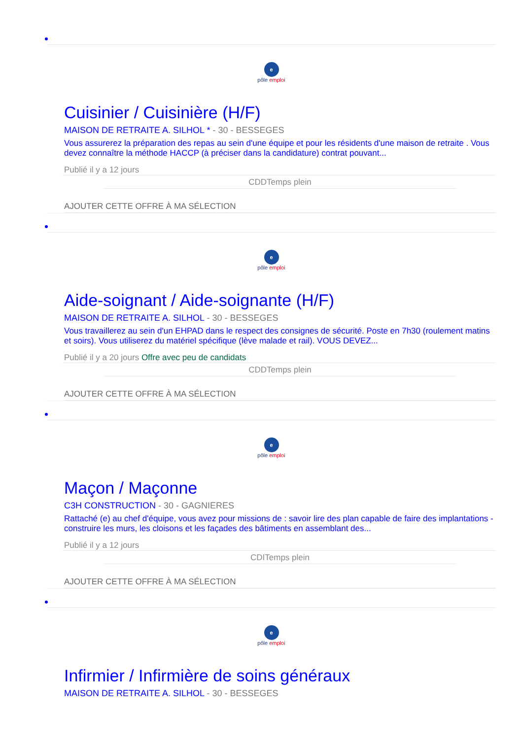e
pôle emploi
Cuisinier / Cuisinière (H/F)
MAISON DE RETRAITE A. SILHOL * - 30 - BESSEGES
Vous assurerez la préparation des repas au sein d'une équipe et pour les résidents d'une maison de retraite . Vous devez connaître la méthode HACCP (à préciser dans la candidature) contrat pouvant...
Publié il y a 12 jours
CDDTemps plein
AJOUTER CETTE OFFRE À MA SÉLECTION
e
pôle emploi
Aide-soignant / Aide-soignante (H/F)
MAISON DE RETRAITE A. SILHOL - 30 - BESSEGES
Vous travaillerez au sein d'un EHPAD dans le respect des consignes de sécurité. Poste en 7h30 (roulement matins et soirs). Vous utiliserez du matériel spécifique (lève malade et rail). VOUS DEVEZ...
Publié il y a 20 jours Offre avec peu de candidats
CDDTemps plein
AJOUTER CETTE OFFRE À MA SÉLECTION
e
pôle emploi
Maçon / Maçonne
C3H CONSTRUCTION - 30 - GAGNIERES
Rattaché (e) au chef d'équipe, vous avez pour missions de : savoir lire des plan capable de faire des implantations - construire les murs, les cloisons et les façades des bâtiments en assemblant des...
Publié il y a 12 jours
CDITemps plein
AJOUTER CETTE OFFRE À MA SÉLECTION
e
pôle emploi
Infirmier / Infirmière de soins généraux
MAISON DE RETRAITE A. SILHOL - 30 - BESSEGES